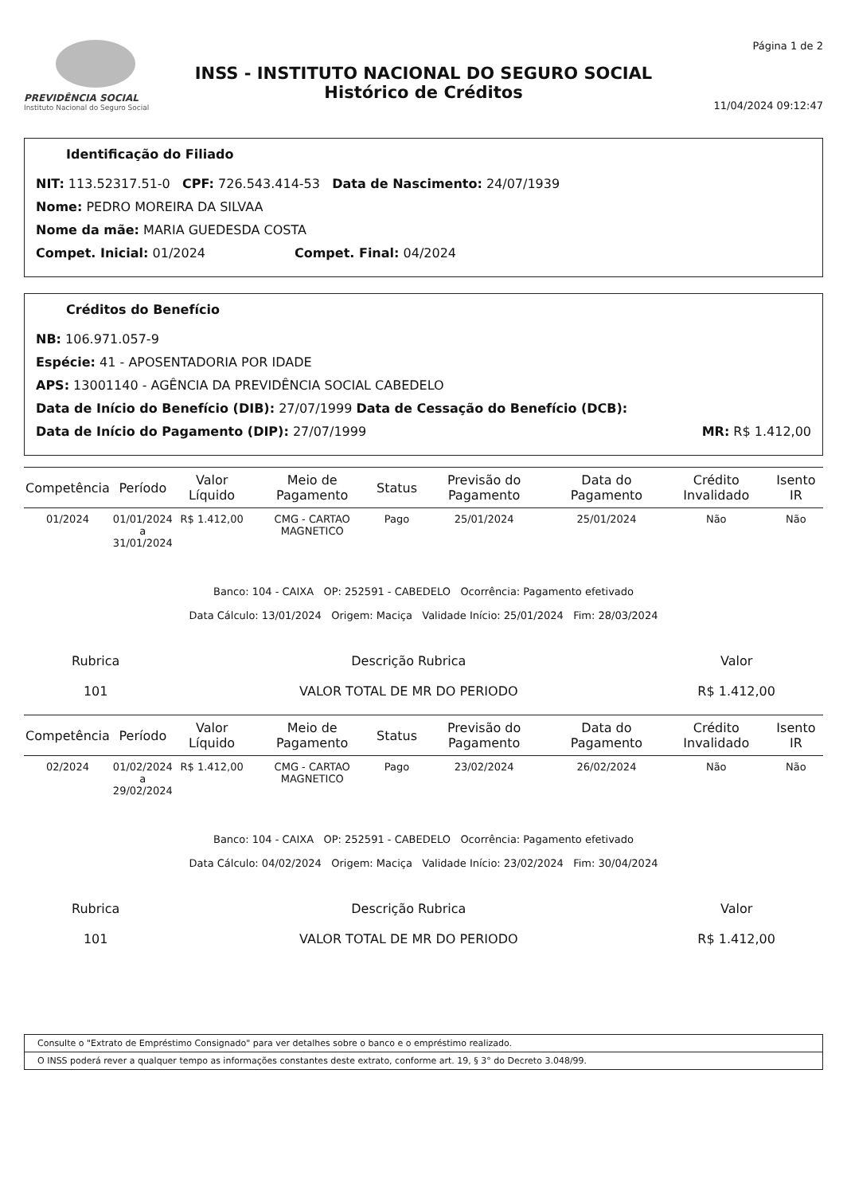PREVIDÊNCIA SOCIAL
Instituto Nacional do Seguro Social
INSS - INSTITUTO NACIONAL DO SEGURO SOCIAL
Histórico de Créditos
Página 1 de 2
11/04/2024 09:12:47
Identificação do Filiado
NIT: 113.52317.51-0 CPF: 726.543.414-53 Data de Nascimento: 24/07/1939
Nome: PEDRO MOREIRA DA SILVAA
Nome da mãe: MARIA GUEDESDA COSTA
Compet. Inicial: 01/2024 Compet. Final: 04/2024
Créditos do Benefício
NB: 106.971.057-9
Espécie: 41 - APOSENTADORIA POR IDADE
APS: 13001140 - AGÊNCIA DA PREVIDÊNCIA SOCIAL CABEDELO
Data de Início do Benefício (DIB): 27/07/1999 Data de Cessação do Benefício (DCB):
Data de Início do Pagamento (DIP): 27/07/1999 MR: R$ 1.412,00
| Competência | Período | Valor Líquido | Meio de Pagamento | Status | Previsão do Pagamento | Data do Pagamento | Crédito Invalidado | Isento IR |
| --- | --- | --- | --- | --- | --- | --- | --- | --- |
| 01/2024 | 01/01/2024 a 31/01/2024 | R$ 1.412,00 | CMG - CARTAO MAGNETICO | Pago | 25/01/2024 | 25/01/2024 | Não | Não |
Banco: 104 - CAIXA OP: 252591 - CABEDELO Ocorrência: Pagamento efetivado
Data Cálculo: 13/01/2024 Origem: Maciça Validade Início: 25/01/2024 Fim: 28/03/2024
Rubrica
101
Descrição Rubrica
VALOR TOTAL DE MR DO PERIODO
Valor
R$ 1.412,00
| Competência | Período | Valor Líquido | Meio de Pagamento | Status | Previsão do Pagamento | Data do Pagamento | Crédito Invalidado | Isento IR |
| --- | --- | --- | --- | --- | --- | --- | --- | --- |
| 02/2024 | 01/02/2024 a 29/02/2024 | R$ 1.412,00 | CMG - CARTAO MAGNETICO | Pago | 23/02/2024 | 26/02/2024 | Não | Não |
Banco: 104 - CAIXA OP: 252591 - CABEDELO Ocorrência: Pagamento efetivado
Data Cálculo: 04/02/2024 Origem: Maciça Validade Início: 23/02/2024 Fim: 30/04/2024
Rubrica
101
Descrição Rubrica
VALOR TOTAL DE MR DO PERIODO
Valor
R$ 1.412,00
Consulte o "Extrato de Empréstimo Consignado" para ver detalhes sobre o banco e o empréstimo realizado.
O INSS poderá rever a qualquer tempo as informações constantes deste extrato, conforme art. 19, § 3° do Decreto 3.048/99.